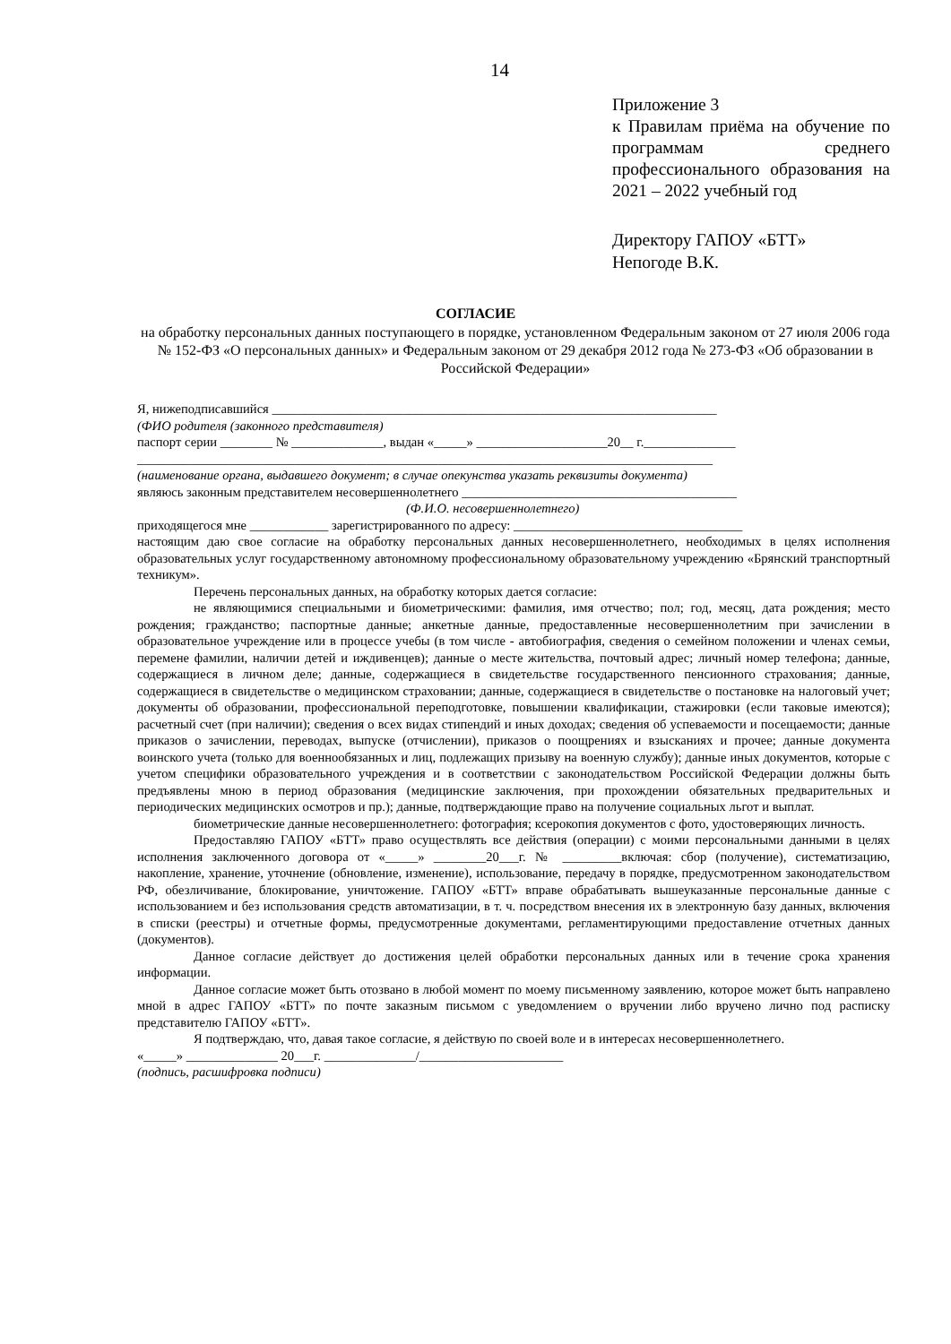14
Приложение 3
к Правилам приёма на обучение по программам среднего профессионального образования на 2021 – 2022 учебный год
Директору ГАПОУ «БТТ»
Непогоде В.К.
СОГЛАСИЕ
на обработку персональных данных поступающего в порядке, установленном Федеральным законом от 27 июля 2006 года № 152-ФЗ «О персональных данных» и Федеральным законом от 29 декабря 2012 года № 273-ФЗ «Об образовании в Российской Федерации»
Я, нижеподписавшийся ____________________________________________________________________
(ФИО родителя (законного представителя)
паспорт серии ________ № ______________, выдан «_____» ____________________20__ г.______________
________________________________________________________________________________________
(наименование органа, выдавшего документ; в случае опекунства указать реквизиты документа)
являюсь законным представителем несовершеннолетнего __________________________________________
(Ф.И.О. несовершеннолетнего)
приходящегося мне ____________ зарегистрированного по адресу: ___________________________________
настоящим даю свое согласие на обработку персональных данных несовершеннолетнего, необходимых в целях исполнения образовательных услуг государственному автономному профессиональному образовательному учреждению «Брянский транспортный техникум».
Перечень персональных данных, на обработку которых дается согласие:
не являющимися специальными и биометрическими: фамилия, имя отчество; пол; год, месяц, дата рождения; место рождения; гражданство; паспортные данные; анкетные данные, предоставленные несовершеннолетним при зачислении в образовательное учреждение или в процессе учебы (в том числе - автобиография, сведения о семейном положении и членах семьи, перемене фамилии, наличии детей и иждивенцев); данные о месте жительства, почтовый адрес; личный номер телефона; данные, содержащиеся в личном деле; данные, содержащиеся в свидетельстве государственного пенсионного страхования; данные, содержащиеся в свидетельстве о медицинском страховании; данные, содержащиеся в свидетельстве о постановке на налоговый учет; документы об образовании, профессиональной переподготовке, повышении квалификации, стажировки (если таковые имеются); расчетный счет (при наличии); сведения о всех видах стипендий и иных доходах; сведения об успеваемости и посещаемости; данные приказов о зачислении, переводах, выпуске (отчислении), приказов о поощрениях и взысканиях и прочее; данные документа воинского учета (только для военнообязанных и лиц, подлежащих призыву на военную службу); данные иных документов, которые с учетом специфики образовательного учреждения и в соответствии с законодательством Российской Федерации должны быть предъявлены мною в период образования (медицинские заключения, при прохождении обязательных предварительных и периодических медицинских осмотров и пр.); данные, подтверждающие право на получение социальных льгот и выплат.
биометрические данные несовершеннолетнего: фотография; ксерокопия документов с фото, удостоверяющих личность.
Предоставляю ГАПОУ «БТТ» право осуществлять все действия (операции) с моими персональными данными в целях исполнения заключенного договора от «_____» ________20___г. № _________включая: сбор (получение), систематизацию, накопление, хранение, уточнение (обновление, изменение), использование, передачу в порядке, предусмотренном законодательством РФ, обезличивание, блокирование, уничтожение. ГАПОУ «БТТ» вправе обрабатывать вышеуказанные персональные данные с использованием и без использования средств автоматизации, в т. ч. посредством внесения их в электронную базу данных, включения в списки (реестры) и отчетные формы, предусмотренные документами, регламентирующими предоставление отчетных данных (документов).
Данное согласие действует до достижения целей обработки персональных данных или в течение срока хранения информации.
Данное согласие может быть отозвано в любой момент по моему письменному заявлению, которое может быть направлено мной в адрес ГАПОУ «БТТ» по почте заказным письмом с уведомлением о вручении либо вручено лично под расписку представителю ГАПОУ «БТТ».
Я подтверждаю, что, давая такое согласие, я действую по своей воле и в интересах несовершеннолетнего.
«_____» ______________ 20___г. ______________/______________________
(подпись, расшифровка подписи)